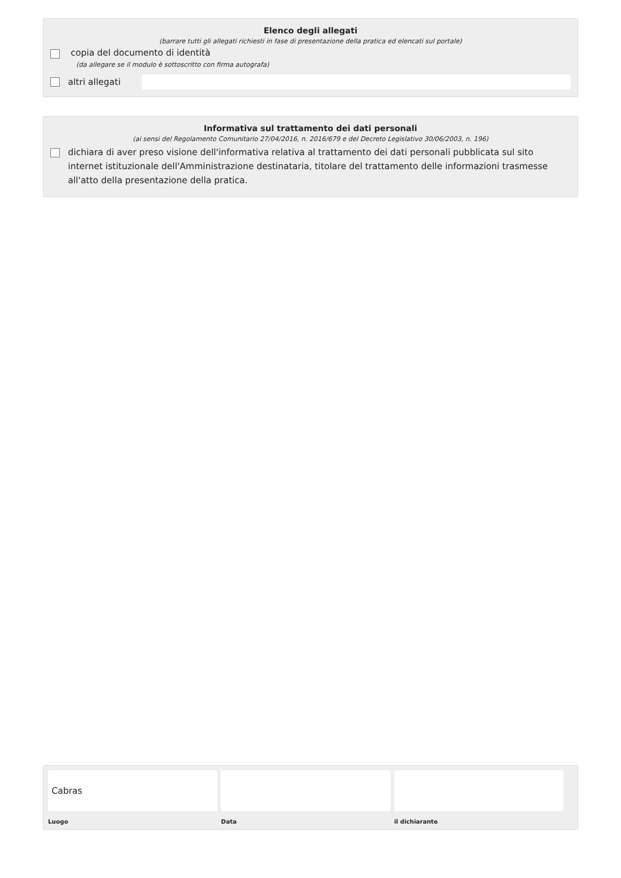Elenco degli allegati
(barrare tutti gli allegati richiesti in fase di presentazione della pratica ed elencati sul portale)
copia del documento di identità
(da allegare se il modulo è sottoscritto con firma autografa)
altri allegati
Informativa sul trattamento dei dati personali
(ai sensi del Regolamento Comunitario 27/04/2016, n. 2016/679 e del Decreto Legislativo 30/06/2003, n. 196)
dichiara di aver preso visione dell'informativa relativa al trattamento dei dati personali pubblicata sul sito internet istituzionale dell'Amministrazione destinataria, titolare del trattamento delle informazioni trasmesse all'atto della presentazione della pratica.
Cabras
Luogo
Data il dichiarante